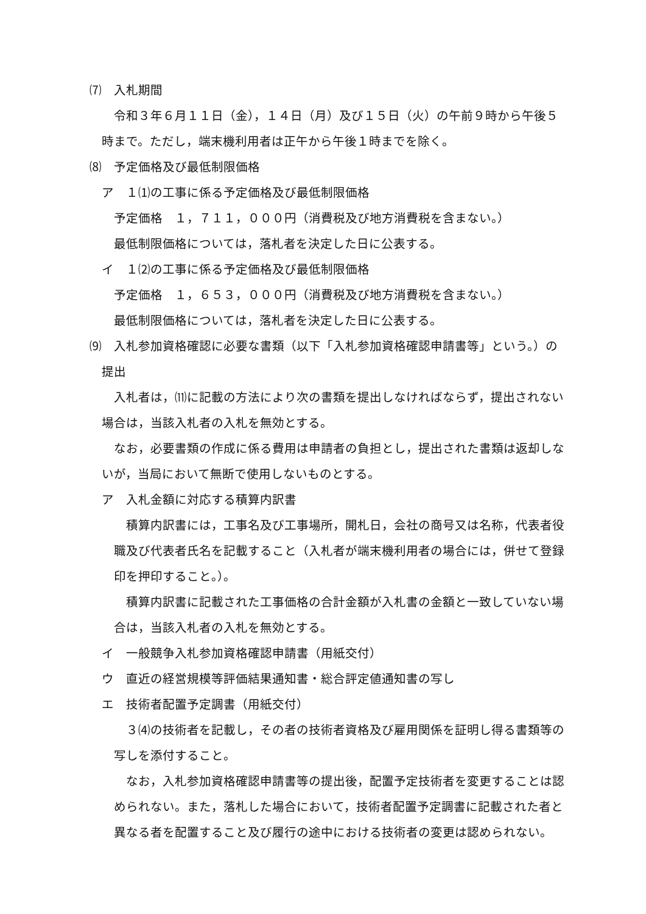⑺　入札期間
令和３年６月１１日（金），１４日（月）及び１５日（火）の午前９時から午後５時まで。ただし，端末機利用者は正午から午後１時までを除く。
⑻　予定価格及び最低制限価格
ア　１⑴の工事に係る予定価格及び最低制限価格
予定価格　１，７１１，０００円（消費税及び地方消費税を含まない。）
最低制限価格については，落札者を決定した日に公表する。
イ　１⑵の工事に係る予定価格及び最低制限価格
予定価格　１，６５３，０００円（消費税及び地方消費税を含まない。）
最低制限価格については，落札者を決定した日に公表する。
⑼　入札参加資格確認に必要な書類（以下「入札参加資格確認申請書等」という。）の提出
入札者は，⑾に記載の方法により次の書類を提出しなければならず，提出されない場合は，当該入札者の入札を無効とする。
なお，必要書類の作成に係る費用は申請者の負担とし，提出された書類は返却しないが，当局において無断で使用しないものとする。
ア　入札金額に対応する積算内訳書
積算内訳書には，工事名及び工事場所，開札日，会社の商号又は名称，代表者役職及び代表者氏名を記載すること（入札者が端末機利用者の場合には，併せて登録印を押印すること。）。
積算内訳書に記載された工事価格の合計金額が入札書の金額と一致していない場合は，当該入札者の入札を無効とする。
イ　一般競争入札参加資格確認申請書（用紙交付）
ウ　直近の経営規模等評価結果通知書・総合評定値通知書の写し
エ　技術者配置予定調書（用紙交付）
３⑷の技術者を記載し，その者の技術者資格及び雇用関係を証明し得る書類等の写しを添付すること。
なお，入札参加資格確認申請書等の提出後，配置予定技術者を変更することは認められない。また，落札した場合において，技術者配置予定調書に記載された者と異なる者を配置すること及び履行の途中における技術者の変更は認められない。